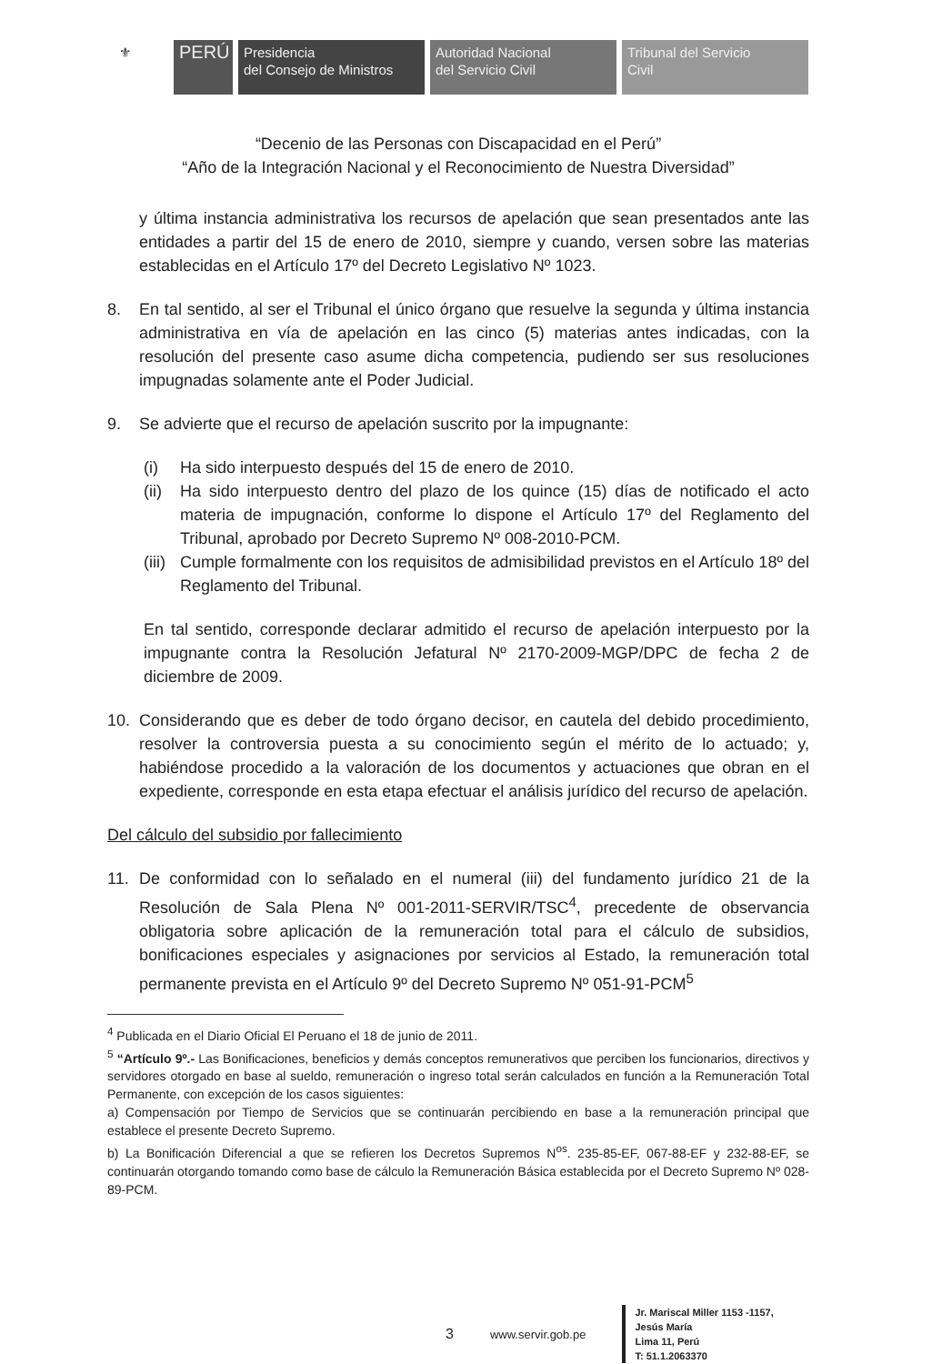⚜
PERÚ
Presidencia
del Consejo de Ministros
Autoridad Nacional
del Servicio Civil
Tribunal del Servicio
Civil
“Decenio de las Personas con Discapacidad en el Perú”
“Año de la Integración Nacional y el Reconocimiento de Nuestra Diversidad”
y última instancia administrativa los recursos de apelación que sean presentados ante las entidades a partir del 15 de enero de 2010, siempre y cuando, versen sobre las materias establecidas en el Artículo 17º del Decreto Legislativo Nº 1023.
8. En tal sentido, al ser el Tribunal el único órgano que resuelve la segunda y última instancia administrativa en vía de apelación en las cinco (5) materias antes indicadas, con la resolución del presente caso asume dicha competencia, pudiendo ser sus resoluciones impugnadas solamente ante el Poder Judicial.
9. Se advierte que el recurso de apelación suscrito por la impugnante:
(i) Ha sido interpuesto después del 15 de enero de 2010.
(ii)
Ha sido interpuesto dentro del plazo de los quince (15) días de notificado el acto materia de impugnación, conforme lo dispone el Artículo 17º del Reglamento del Tribunal, aprobado por Decreto Supremo Nº 008-2010-PCM.
(iii)
Cumple formalmente con los requisitos de admisibilidad previstos en el Artículo 18º del Reglamento del Tribunal.
En tal sentido, corresponde declarar admitido el recurso de apelación interpuesto por la impugnante contra la Resolución Jefatural Nº 2170-2009-MGP/DPC de fecha 2 de diciembre de 2009.
10. Considerando que es deber de todo órgano decisor, en cautela del debido procedimiento, resolver la controversia puesta a su conocimiento según el mérito de lo actuado; y, habiéndose procedido a la valoración de los documentos y actuaciones que obran en el expediente, corresponde en esta etapa efectuar el análisis jurídico del recurso de apelación.
Del cálculo del subsidio por fallecimiento
11. De conformidad con lo señalado en el numeral (iii) del fundamento jurídico 21 de la Resolución de Sala Plena Nº 001-2011-SERVIR/TSC<sup>4</sup>, precedente de observancia obligatoria sobre aplicación de la remuneración total para el cálculo de subsidios, bonificaciones especiales y asignaciones por servicios al Estado, la remuneración total permanente prevista en el Artículo 9º del Decreto Supremo Nº 051-91-PCM<sup>5</sup>
<sup>4</sup> Publicada en el Diario Oficial El Peruano el 18 de junio de 2011.
<sup>5</sup> “Artículo 9º.- Las Bonificaciones, beneficios y demás conceptos remunerativos que perciben los funcionarios, directivos y servidores otorgado en base al sueldo, remuneración o ingreso total serán calculados en función a la Remuneración Total Permanente, con excepción de los casos siguientes:
a) Compensación por Tiempo de Servicios que se continuarán percibiendo en base a la remuneración principal que establece el presente Decreto Supremo.
b) La Bonificación Diferencial a que se refieren los Decretos Supremos N<sup>os</sup>. 235-85-EF, 067-88-EF y 232-88-EF, se continuarán otorgando tomando como base de cálculo la Remuneración Básica establecida por el Decreto Supremo Nº 028-89-PCM.
3 www.servir.gob.pe
Jr. Mariscal Miller 1153 -1157,
Jesús María
Lima 11, Perú
T: 51.1.2063370